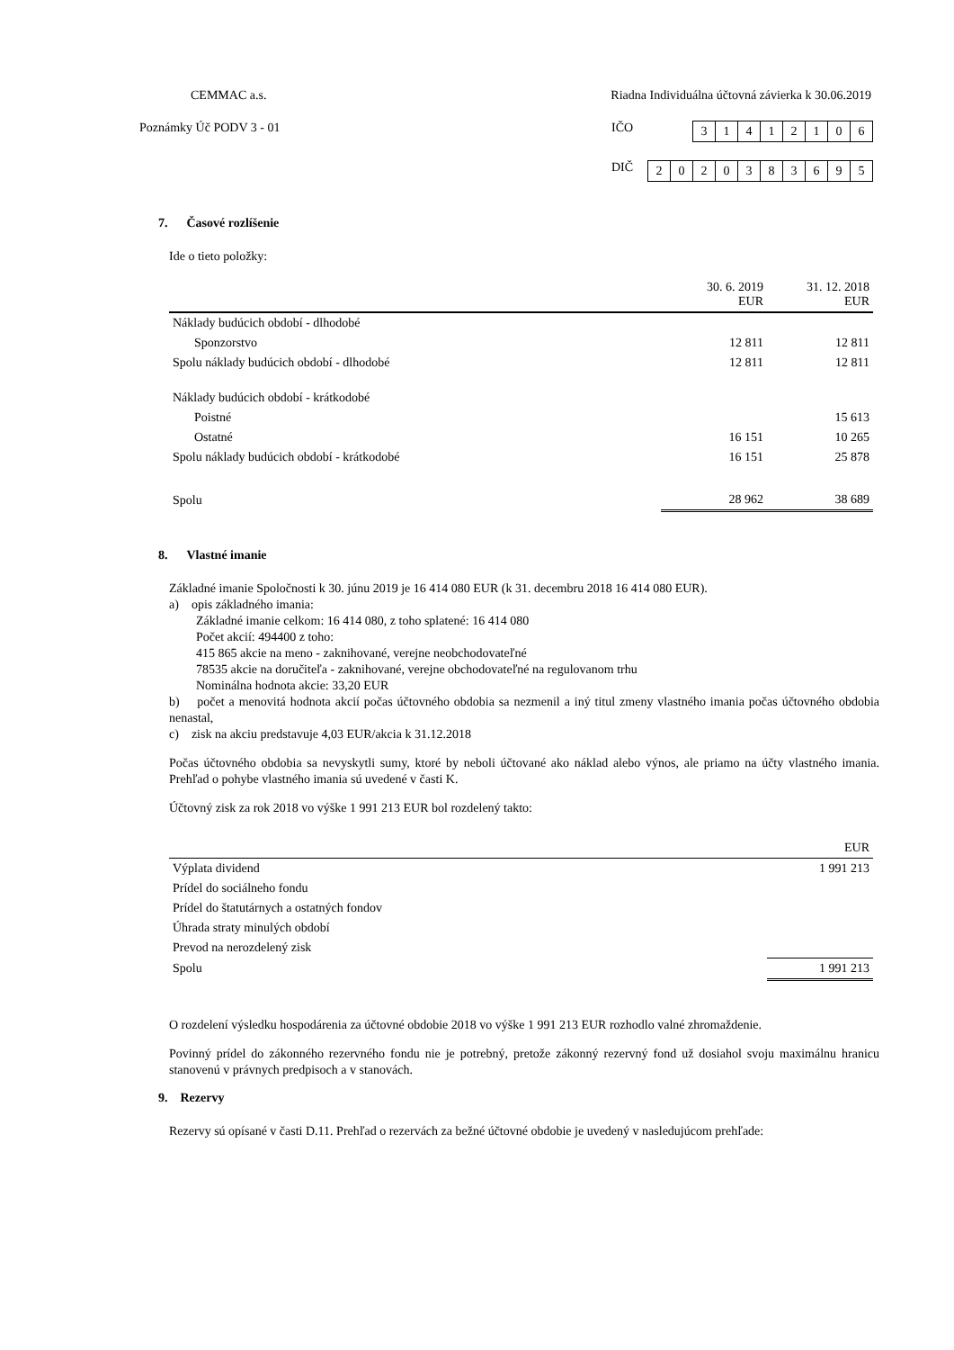CEMMAC a.s. Riadna Individuálna účtovná závierka k 30.06.2019
Poznámky Úč PODV 3 - 01 IČO 31412106
DIČ 2020383695
7. Časové rozlíšenie
Ide o tieto položky:
| | 30. 6. 2019 EUR | 31. 12. 2018 EUR |
| --- | --- | --- |
| Náklady budúcich období - dlhodobé | | |
| Sponzorstvo | 12 811 | 12 811 |
| Spolu náklady budúcich období - dlhodobé | 12 811 | 12 811 |
| Náklady budúcich období - krátkodobé | | |
| Poistné | | 15 613 |
| Ostatné | 16 151 | 10 265 |
| Spolu náklady budúcich období - krátkodobé | 16 151 | 25 878 |
| Spolu | 28 962 | 38 689 |
8. Vlastné imanie
Základné imanie Spoločnosti k 30. júnu 2019 je 16 414 080 EUR (k 31. decembru 2018 16 414 080 EUR).
a) opis základného imania:
Základné imanie celkom: 16 414 080, z toho splatené: 16 414 080
Počet akcií: 494400 z toho:
415 865 akcie na meno - zaknihované, verejne neobchodovateľné
78535 akcie na doručiteľa - zaknihované, verejne obchodovateľné na regulovanom trhu
Nominálna hodnota akcie: 33,20 EUR
b) počet a menovitá hodnota akcií počas účtovného obdobia sa nezmenil a iný titul zmeny vlastného imania počas účtovného obdobia nenastal,
c) zisk na akciu predstavuje 4,03 EUR/akcia k 31.12.2018
Počas účtovného obdobia sa nevyskytli sumy, ktoré by neboli účtované ako náklad alebo výnos, ale priamo na účty vlastného imania. Prehľad o pohybe vlastného imania sú uvedené v časti K.
Účtovný zisk za rok 2018 vo výške 1 991 213 EUR bol rozdelený takto:
| | EUR |
| --- | --- |
| Výplata dividend | 1 991 213 |
| Prídel do sociálneho fondu | |
| Prídel do štatutárnych a ostatných fondov | |
| Úhrada straty minulých období | |
| Prevod na nerozdelený zisk | |
| Spolu | 1 991 213 |
O rozdelení výsledku hospodárenia za účtovné obdobie 2018 vo výške 1 991 213 EUR rozhodlo valné zhromaždenie.
Povinný prídel do zákonného rezervného fondu nie je potrebný, pretože zákonný rezervný fond už dosiahol svoju maximálnu hranicu stanovenú v právnych predpisoch a v stanovách.
9. Rezervy
Rezervy sú opísané v časti D.11. Prehľad o rezervách za bežné účtovné obdobie je uvedený v nasledujúcom prehľade: